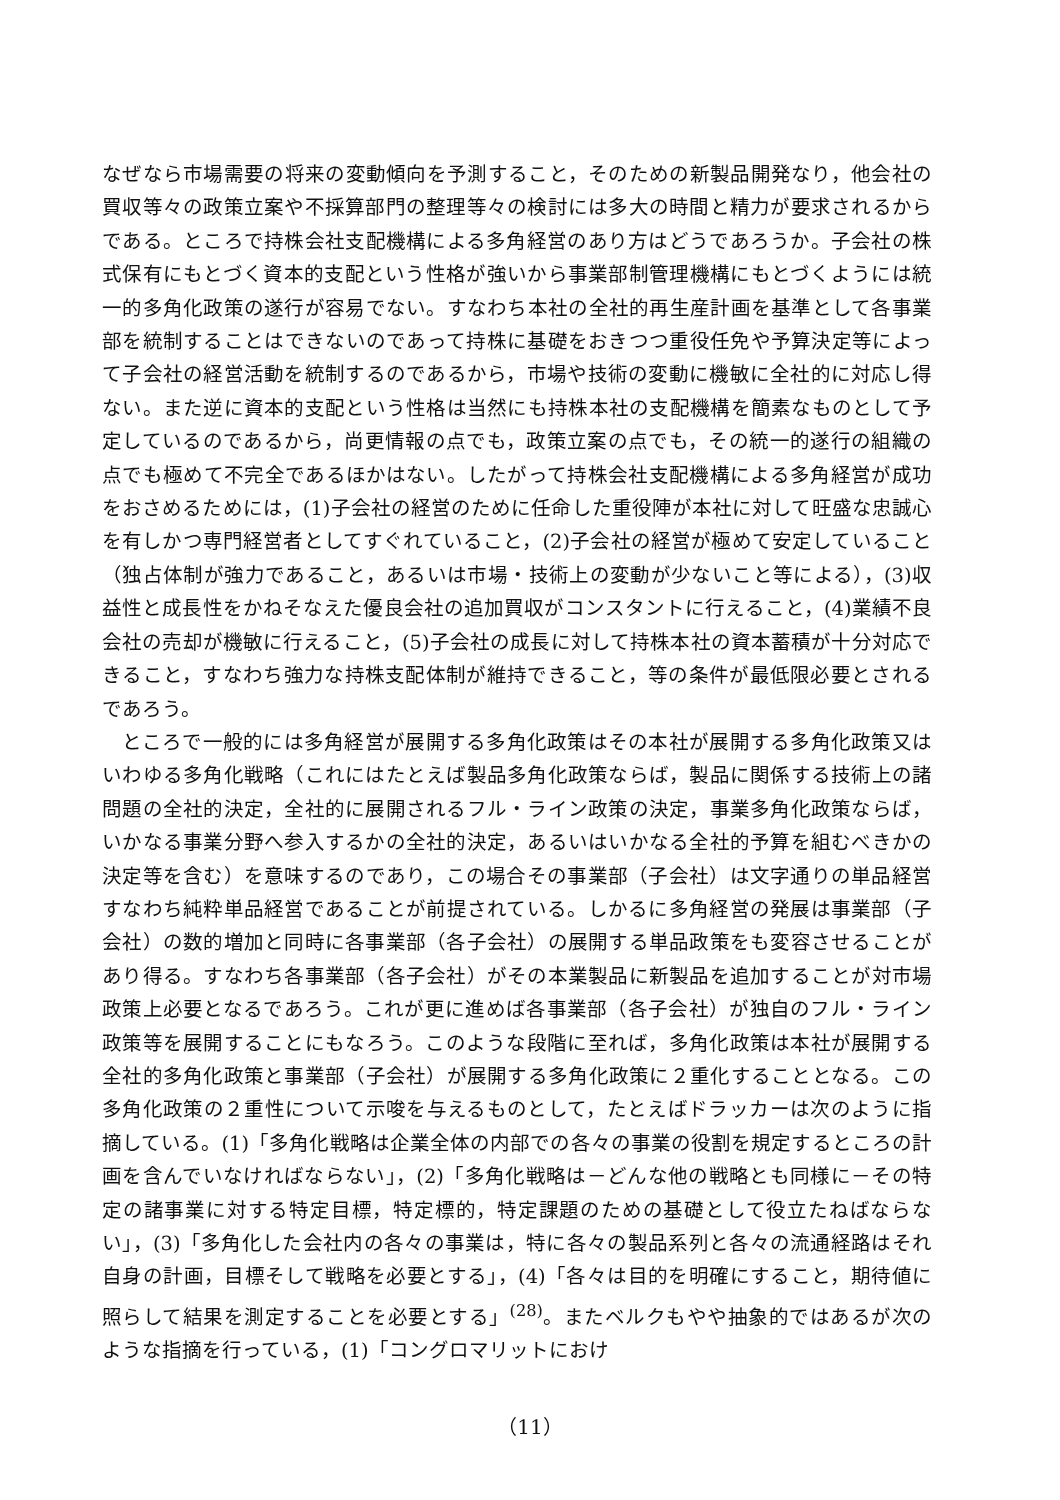なぜなら市場需要の将来の変動傾向を予測すること，そのための新製品開発なり，他会社の買収等々の政策立案や不採算部門の整理等々の検討には多大の時間と精力が要求されるからである。ところで持株会社支配機構による多角経営のあり方はどうであろうか。子会社の株式保有にもとづく資本的支配という性格が強いから事業部制管理機構にもとづくようには統一的多角化政策の遂行が容易でない。すなわち本社の全社的再生産計画を基準として各事業部を統制することはできないのであって持株に基礎をおきつつ重役任免や予算決定等によって子会社の経営活動を統制するのであるから，市場や技術の変動に機敏に全社的に対応し得ない。また逆に資本的支配という性格は当然にも持株本社の支配機構を簡素なものとして予定しているのであるから，尚更情報の点でも，政策立案の点でも，その統一的遂行の組織の点でも極めて不完全であるほかはない。したがって持株会社支配機構による多角経営が成功をおさめるためには，(1)子会社の経営のために任命した重役陣が本社に対して旺盛な忠誠心を有しかつ専門経営者としてすぐれていること，(2)子会社の経営が極めて安定していること（独占体制が強力であること，あるいは市場・技術上の変動が少ないこと等による），(3)収益性と成長性をかねそなえた優良会社の追加買収がコンスタントに行えること，(4)業績不良会社の売却が機敏に行えること，(5)子会社の成長に対して持株本社の資本蓄積が十分対応できること，すなわち強力な持株支配体制が維持できること，等の条件が最低限必要とされるであろう。
ところで一般的には多角経営が展開する多角化政策はその本社が展開する多角化政策又はいわゆる多角化戦略（これにはたとえば製品多角化政策ならば，製品に関係する技術上の諸問題の全社的決定，全社的に展開されるフル・ライン政策の決定，事業多角化政策ならば，いかなる事業分野へ参入するかの全社的決定，あるいはいかなる全社的予算を組むべきかの決定等を含む）を意味するのであり，この場合その事業部（子会社）は文字通りの単品経営すなわち純粋単品経営であることが前提されている。しかるに多角経営の発展は事業部（子会社）の数的増加と同時に各事業部（各子会社）の展開する単品政策をも変容させることがあり得る。すなわち各事業部（各子会社）がその本業製品に新製品を追加することが対市場政策上必要となるであろう。これが更に進めば各事業部（各子会社）が独自のフル・ライン政策等を展開することにもなろう。このような段階に至れば，多角化政策は本社が展開する全社的多角化政策と事業部（子会社）が展開する多角化政策に２重化することとなる。この多角化政策の２重性について示唆を与えるものとして，たとえばドラッカーは次のように指摘している。(1)「多角化戦略は企業全体の内部での各々の事業の役割を規定するところの計画を含んでいなければならない」，(2)「多角化戦略は－どんな他の戦略とも同様に－その特定の諸事業に対する特定目標，特定標的，特定課題のための基礎として役立たねばならない」，(3)「多角化した会社内の各々の事業は，特に各々の製品系列と各々の流通経路はそれ自身の計画，目標そして戦略を必要とする」，(4)「各々は目的を明確にすること，期待値に照らして結果を測定することを必要とする」<sup>(28)</sup>。またベルクもやや抽象的ではあるが次のような指摘を行っている，(1)「コングロマリットにおけ
（11）